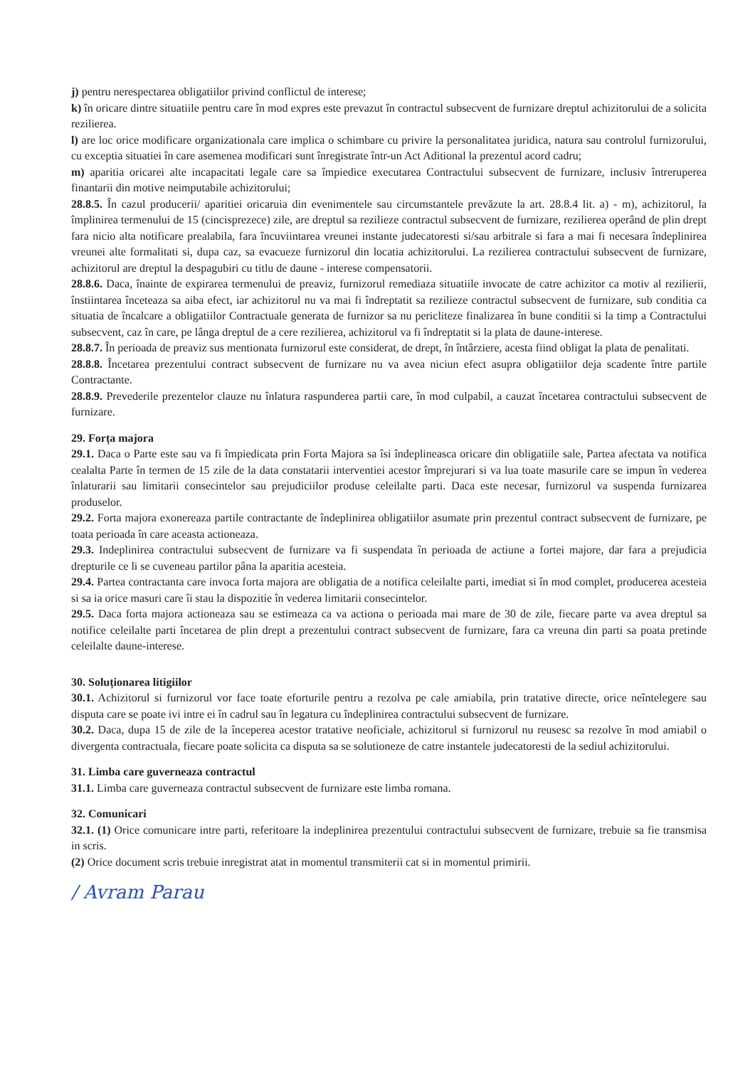j) pentru nerespectarea obligatiilor privind conflictul de interese;
k) în oricare dintre situatiile pentru care în mod expres este prevazut în contractul subsecvent de furnizare dreptul achizitorului de a solicita rezilierea.
l) are loc orice modificare organizationala care implica o schimbare cu privire la personalitatea juridica, natura sau controlul furnizorului, cu exceptia situatiei în care asemenea modificari sunt înregistrate într-un Act Aditional la prezentul acord cadru;
m) aparitia oricarei alte incapacitati legale care sa împiedice executarea Contractului subsecvent de furnizare, inclusiv întreruperea finantarii din motive neimputabile achizitorului;
28.8.5. În cazul producerii/ aparitiei oricaruia din evenimentele sau circumstantele prevăzute la art. 28.8.4 lit. a) - m), achizitorul, la împlinirea termenului de 15 (cincisprezece) zile, are dreptul sa rezilieze contractul subsecvent de furnizare, rezilierea operând de plin drept fara nicio alta notificare prealabila, fara încuviintarea vreunei instante judecatoresti si/sau arbitrale si fara a mai fi necesara îndeplinirea vreunei alte formalitati si, dupa caz, sa evacueze furnizorul din locatia achizitorului. La rezilierea contractului subsecvent de furnizare, achizitorul are dreptul la despagubiri cu titlu de daune - interese compensatorii.
28.8.6. Daca, înainte de expirarea termenului de preaviz, furnizorul remediaza situatiile invocate de catre achizitor ca motiv al rezilierii, înstiintarea înceteaza sa aiba efect, iar achizitorul nu va mai fi îndreptatit sa rezilieze contractul subsecvent de furnizare, sub conditia ca situatia de încalcare a obligatiilor Contractuale generata de furnizor sa nu pericliteze finalizarea în bune conditii si la timp a Contractului subsecvent, caz în care, pe lânga dreptul de a cere rezilierea, achizitorul va fi îndreptatit si la plata de daune-interese.
28.8.7. În perioada de preaviz sus mentionata furnizorul este considerat, de drept, în întârziere, acesta fiind obligat la plata de penalitati.
28.8.8. Încetarea prezentului contract subsecvent de furnizare nu va avea niciun efect asupra obligatiilor deja scadente între partile Contractante.
28.8.9. Prevederile prezentelor clauze nu înlatura raspunderea partii care, în mod culpabil, a cauzat încetarea contractului subsecvent de furnizare.
29. Forța majora
29.1. Daca o Parte este sau va fi împiedicata prin Forta Majora sa îsi îndeplineasca oricare din obligatiile sale, Partea afectata va notifica cealalta Parte în termen de 15 zile de la data constatarii interventiei acestor împrejurari si va lua toate masurile care se impun în vederea înlaturarii sau limitarii consecintelor sau prejudiciilor produse celeilalte parti. Daca este necesar, furnizorul va suspenda furnizarea produselor.
29.2. Forta majora exonereaza partile contractante de îndeplinirea obligatiilor asumate prin prezentul contract subsecvent de furnizare, pe toata perioada în care aceasta actioneaza.
29.3. Indeplinirea contractului subsecvent de furnizare va fi suspendata în perioada de actiune a fortei majore, dar fara a prejudicia drepturile ce li se cuveneau partilor pâna la aparitia acesteia.
29.4. Partea contractanta care invoca forta majora are obligatia de a notifica celeilalte parti, imediat si în mod complet, producerea acesteia si sa ia orice masuri care îi stau la dispozitie în vederea limitarii consecintelor.
29.5. Daca forta majora actioneaza sau se estimeaza ca va actiona o perioada mai mare de 30 de zile, fiecare parte va avea dreptul sa notifice celeilalte parti încetarea de plin drept a prezentului contract subsecvent de furnizare, fara ca vreuna din parti sa poata pretinde celeilalte daune-interese.
30. Soluționarea litigiilor
30.1. Achizitorul si furnizorul vor face toate eforturile pentru a rezolva pe cale amiabila, prin tratative directe, orice neîntelegere sau disputa care se poate ivi intre ei în cadrul sau în legatura cu îndeplinirea contractului subsecvent de furnizare.
30.2. Daca, dupa 15 de zile de la începerea acestor tratative neoficiale, achizitorul si furnizorul nu reusesc sa rezolve în mod amiabil o divergenta contractuala, fiecare poate solicita ca disputa sa se solutioneze de catre instantele judecatoresti de la sediul achizitorului.
31. Limba care guverneaza contractul
31.1. Limba care guverneaza contractul subsecvent de furnizare este limba romana.
32. Comunicari
32.1. (1) Orice comunicare intre parti, referitoare la indeplinirea prezentului contractului subsecvent de furnizare, trebuie sa fie transmisa in scris.
(2) Orice document scris trebuie inregistrat atat in momentul transmiterii cat si in momentul primirii.
/ Avram Parau